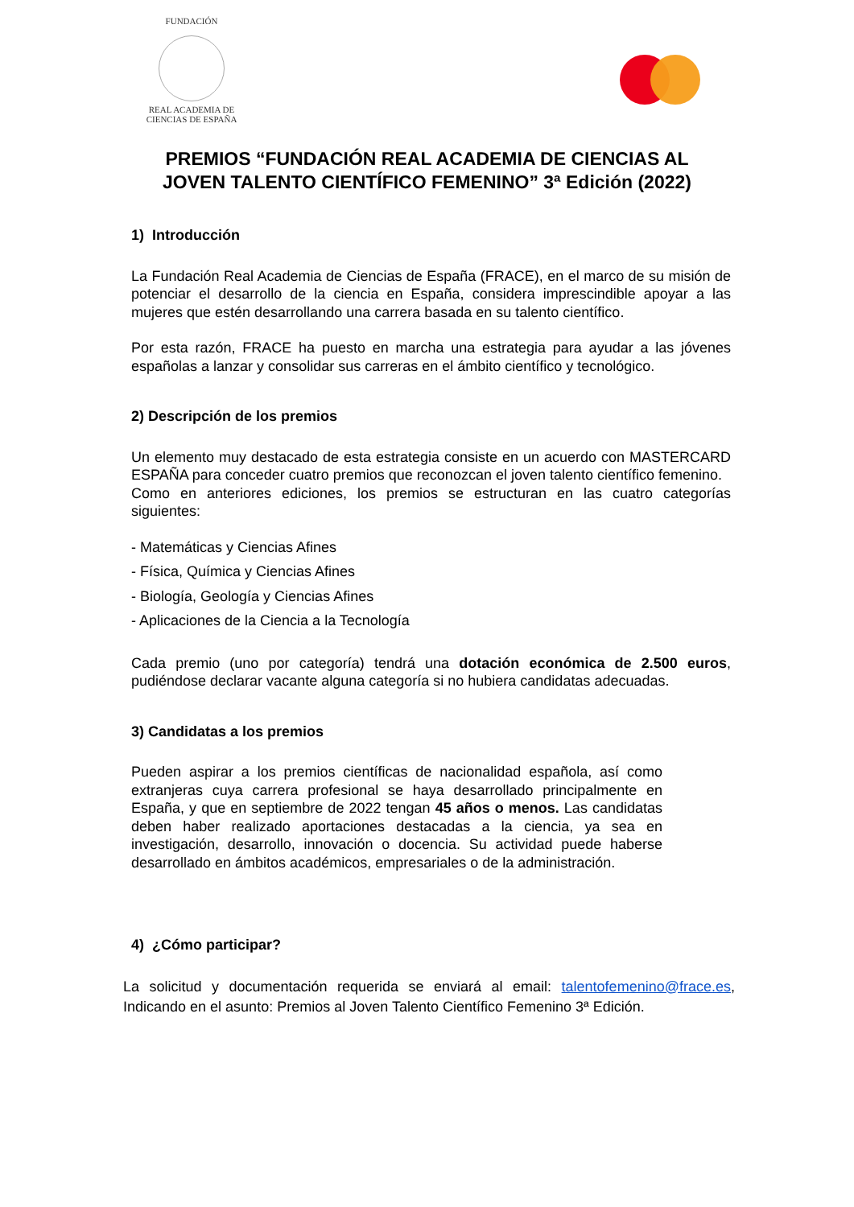FUNDACIÓN
REAL ACADEMIA DE CIENCIAS DE ESPAÑA
PREMIOS “FUNDACIÓN REAL ACADEMIA DE CIENCIAS AL
JOVEN TALENTO CIENTÍFICO FEMENINO” 3ª Edición (2022)
1) Introducción
La Fundación Real Academia de Ciencias de España (FRACE), en el marco de su misión de potenciar el desarrollo de la ciencia en España, considera imprescindible apoyar a las mujeres que estén desarrollando una carrera basada en su talento científico.
Por esta razón, FRACE ha puesto en marcha una estrategia para ayudar a las jóvenes españolas a lanzar y consolidar sus carreras en el ámbito científico y tecnológico.
2) Descripción de los premios
Un elemento muy destacado de esta estrategia consiste en un acuerdo con MASTERCARD ESPAÑA para conceder cuatro premios que reconozcan el joven talento científico femenino.
Como en anteriores ediciones, los premios se estructuran en las cuatro categorías siguientes:
- Matemáticas y Ciencias Afines
- Física, Química y Ciencias Afines
- Biología, Geología y Ciencias Afines
- Aplicaciones de la Ciencia a la Tecnología
Cada premio (uno por categoría) tendrá una dotación económica de 2.500 euros, pudiéndose declarar vacante alguna categoría si no hubiera candidatas adecuadas.
3) Candidatas a los premios
Pueden aspirar a los premios científicas de nacionalidad española, así como extranjeras cuya carrera profesional se haya desarrollado principalmente en España, y que en septiembre de 2022 tengan 45 años o menos. Las candidatas deben haber realizado aportaciones destacadas a la ciencia, ya sea en investigación, desarrollo, innovación o docencia. Su actividad puede haberse desarrollado en ámbitos académicos, empresariales o de la administración.
4) ¿Cómo participar?
La solicitud y documentación requerida se enviará al email: talentofemenino@frace.es, Indicando en el asunto: Premios al Joven Talento Científico Femenino 3ª Edición.